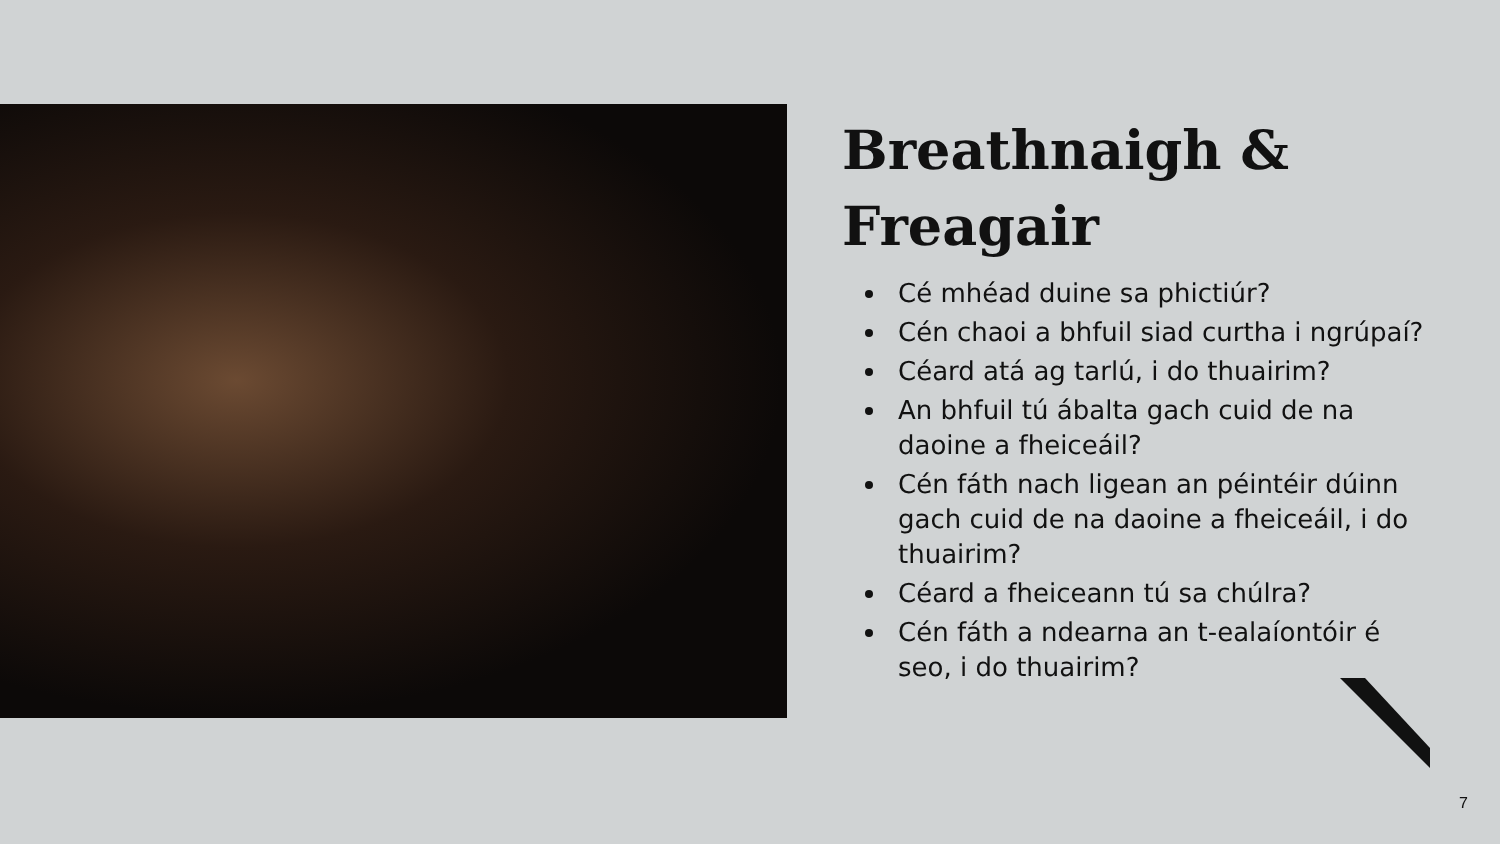Breathnaigh & Freagair
Cé mhéad duine sa phictiúr?
Cén chaoi a bhfuil siad curtha i ngrúpaí?
Céard atá ag tarlú, i do thuairim?
An bhfuil tú ábalta gach cuid de na daoine a fheiceáil?
Cén fáth nach ligean an péintéir dúinn gach cuid de na daoine a fheiceáil, i do thuairim?
Céard a fheiceann tú sa chúlra?
Cén fáth a ndearna an t-ealaíontóir é seo, i do thuairim?
7